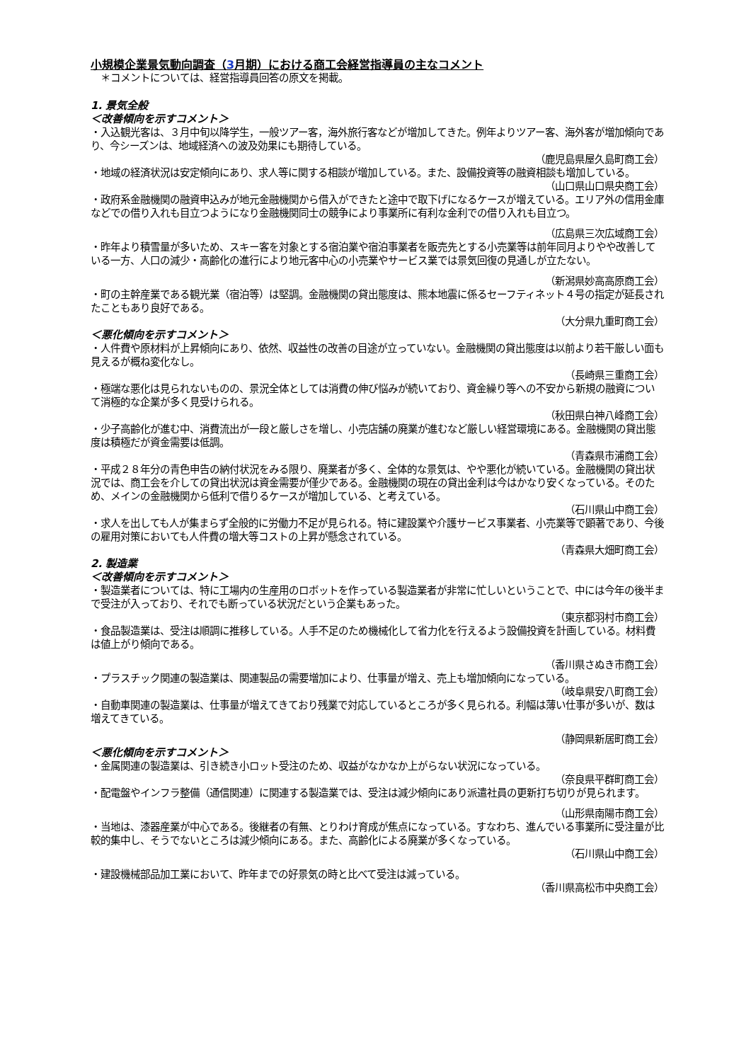小規模企業景気動向調査（3月期）における商工会経営指導員の主なコメント
　＊コメントについては、経営指導員回答の原文を掲載。
1. 景気全般
＜改善傾向を示すコメント＞
・入込観光客は、３月中旬以降学生，一般ツアー客，海外旅行客などが増加してきた。例年よりツアー客、海外客が増加傾向であり、今シーズンは、地域経済への波及効果にも期待している。
（鹿児島県屋久島町商工会）
・地域の経済状況は安定傾向にあり、求人等に関する相談が増加している。また、設備投資等の融資相談も増加している。
（山口県山口県央商工会）
・政府系金融機関の融資申込みが地元金融機関から借入ができたと途中で取下げになるケースが増えている。エリア外の信用金庫などでの借り入れも目立つようになり金融機関同士の競争により事業所に有利な金利での借り入れも目立つ。
（広島県三次広域商工会）
・昨年より積雪量が多いため、スキー客を対象とする宿泊業や宿泊事業者を販売先とする小売業等は前年同月よりやや改善している一方、人口の減少・高齢化の進行により地元客中心の小売業やサービス業では景気回復の見通しが立たない。
（新潟県妙高高原商工会）
・町の主幹産業である観光業（宿泊等）は堅調。金融機関の貸出態度は、熊本地震に係るセーフティネット４号の指定が延長されたこともあり良好である。
（大分県九重町商工会）
＜悪化傾向を示すコメント＞
・人件費や原材料が上昇傾向にあり、依然、収益性の改善の目途が立っていない。金融機関の貸出態度は以前より若干厳しい面も見えるが概ね変化なし。
（長崎県三重商工会）
・極端な悪化は見られないものの、景況全体としては消費の伸び悩みが続いており、資金繰り等への不安から新規の融資について消極的な企業が多く見受けられる。
（秋田県白神八峰商工会）
・少子高齢化が進む中、消費流出が一段と厳しさを増し、小売店舗の廃業が進むなど厳しい経営環境にある。金融機関の貸出態度は積極だが資金需要は低調。
（青森県市浦商工会）
・平成２８年分の青色申告の納付状況をみる限り、廃業者が多く、全体的な景気は、やや悪化が続いている。金融機関の貸出状況では、商工会を介しての貸出状況は資金需要が僅少である。金融機関の現在の貸出金利は今はかなり安くなっている。そのため、メインの金融機関から低利で借りるケースが増加している、と考えている。
（石川県山中商工会）
・求人を出しても人が集まらず全般的に労働力不足が見られる。特に建設業や介護サービス事業者、小売業等で顕著であり、今後の雇用対策においても人件費の増大等コストの上昇が懸念されている。
（青森県大畑町商工会）
2. 製造業
＜改善傾向を示すコメント＞
・製造業者については、特に工場内の生産用のロボットを作っている製造業者が非常に忙しいということで、中には今年の後半まで受注が入っており、それでも断っている状況だという企業もあった。
（東京都羽村市商工会）
・食品製造業は、受注は順調に推移している。人手不足のため機械化して省力化を行えるよう設備投資を計画している。材料費は値上がり傾向である。
（香川県さぬき市商工会）
・プラスチック関連の製造業は、関連製品の需要増加により、仕事量が増え、売上も増加傾向になっている。
（岐阜県安八町商工会）
・自動車関連の製造業は、仕事量が増えてきており残業で対応しているところが多く見られる。利幅は薄い仕事が多いが、数は増えてきている。
（静岡県新居町商工会）
＜悪化傾向を示すコメント＞
・金属関連の製造業は、引き続き小ロット受注のため、収益がなかなか上がらない状況になっている。
（奈良県平群町商工会）
・配電盤やインフラ整備（通信関連）に関連する製造業では、受注は減少傾向にあり派遣社員の更新打ち切りが見られます。
（山形県南陽市商工会）
・当地は、漆器産業が中心である。後継者の有無、とりわけ育成が焦点になっている。すなわち、進んでいる事業所に受注量が比較的集中し、そうでないところは減少傾向にある。また、高齢化による廃業が多くなっている。
（石川県山中商工会）
・建設機械部品加工業において、昨年までの好景気の時と比べて受注は減っている。
（香川県高松市中央商工会）